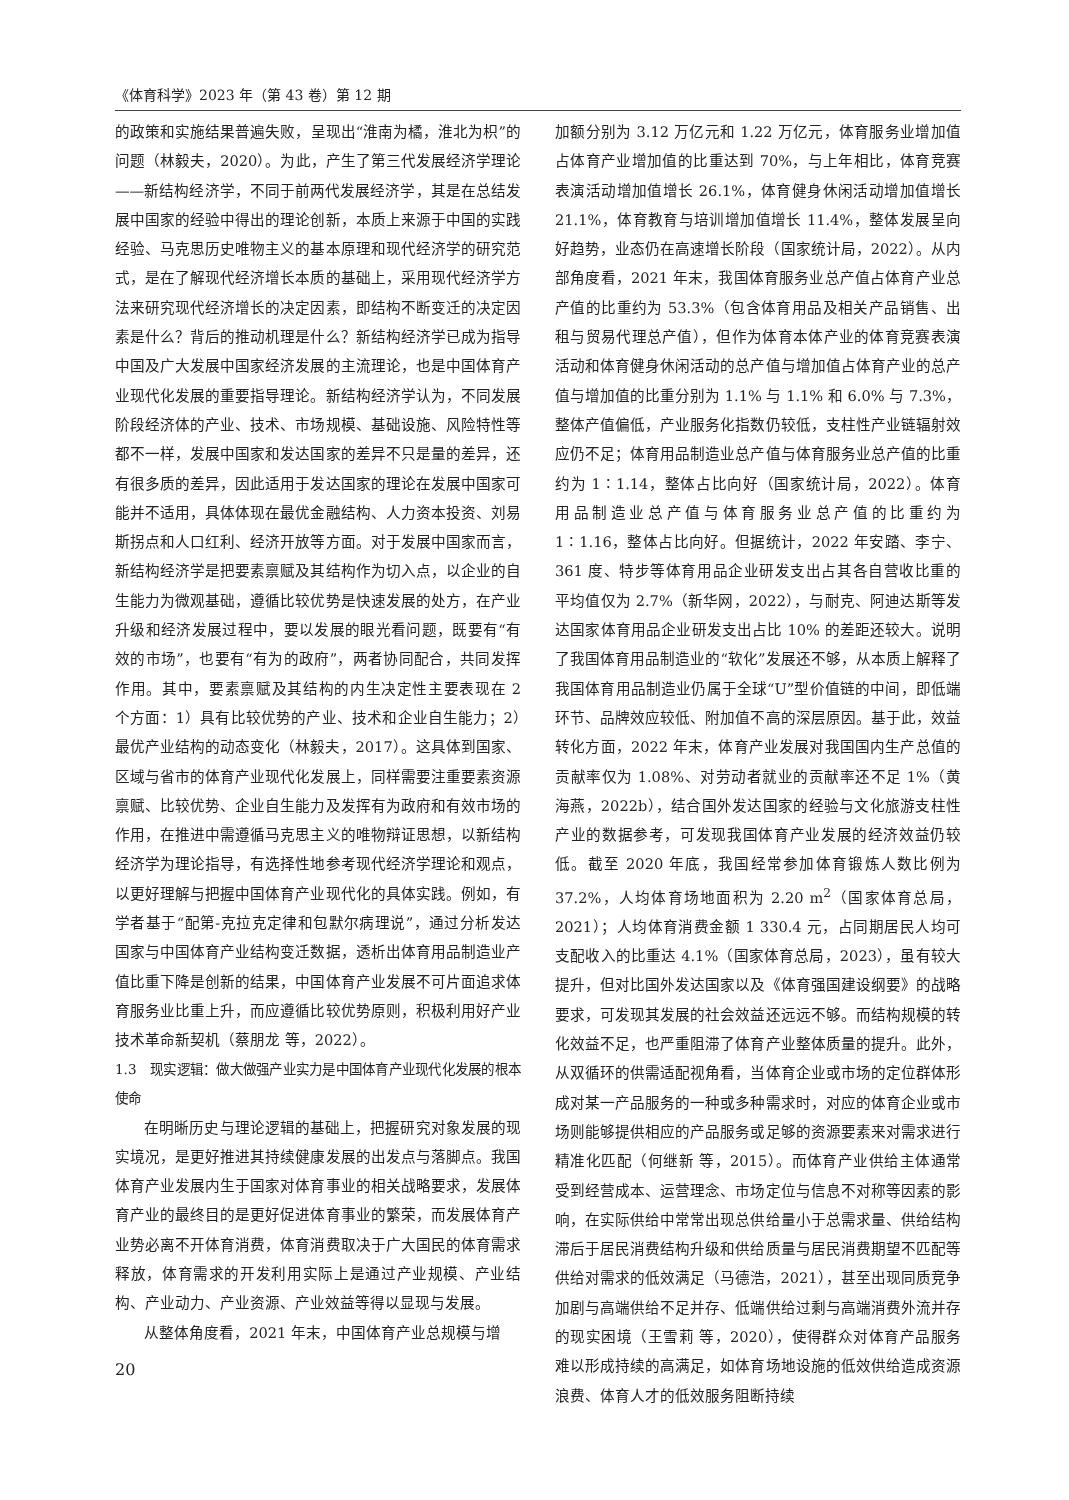《体育科学》2023 年（第 43 卷）第 12 期
的政策和实施结果普遍失败，呈现出“淮南为橘，淮北为枳”的问题（林毅夫，2020）。为此，产生了第三代发展经济学理论——新结构经济学，不同于前两代发展经济学，其是在总结发展中国家的经验中得出的理论创新，本质上来源于中国的实践经验、马克思历史唯物主义的基本原理和现代经济学的研究范式，是在了解现代经济增长本质的基础上，采用现代经济学方法来研究现代经济增长的决定因素，即结构不断变迁的决定因素是什么？背后的推动机理是什么？新结构经济学已成为指导中国及广大发展中国家经济发展的主流理论，也是中国体育产业现代化发展的重要指导理论。新结构经济学认为，不同发展阶段经济体的产业、技术、市场规模、基础设施、风险特性等都不一样，发展中国家和发达国家的差异不只是量的差异，还有很多质的差异，因此适用于发达国家的理论在发展中国家可能并不适用，具体体现在最优金融结构、人力资本投资、刘易斯拐点和人口红利、经济开放等方面。对于发展中国家而言，新结构经济学是把要素禀赋及其结构作为切入点，以企业的自生能力为微观基础，遵循比较优势是快速发展的处方，在产业升级和经济发展过程中，要以发展的眼光看问题，既要有“有效的市场”，也要有“有为的政府”，两者协同配合，共同发挥作用。其中，要素禀赋及其结构的内生决定性主要表现在 2 个方面：1）具有比较优势的产业、技术和企业自生能力；2）最优产业结构的动态变化（林毅夫，2017）。这具体到国家、区域与省市的体育产业现代化发展上，同样需要注重要素资源禀赋、比较优势、企业自生能力及发挥有为政府和有效市场的作用，在推进中需遵循马克思主义的唯物辩证思想，以新结构经济学为理论指导，有选择性地参考现代经济学理论和观点，以更好理解与把握中国体育产业现代化的具体实践。例如，有学者基于“配第-克拉克定律和包默尔病理说”，通过分析发达国家与中国体育产业结构变迁数据，透析出体育用品制造业产值比重下降是创新的结果，中国体育产业发展不可片面追求体育服务业比重上升，而应遵循比较优势原则，积极利用好产业技术革命新契机（蔡朋龙 等，2022）。
1.3　现实逻辑：做大做强产业实力是中国体育产业现代化发展的根本使命
在明晰历史与理论逻辑的基础上，把握研究对象发展的现实境况，是更好推进其持续健康发展的出发点与落脚点。我国体育产业发展内生于国家对体育事业的相关战略要求，发展体育产业的最终目的是更好促进体育事业的繁荣，而发展体育产业势必离不开体育消费，体育消费取决于广大国民的体育需求释放，体育需求的开发利用实际上是通过产业规模、产业结构、产业动力、产业资源、产业效益等得以显现与发展。
从整体角度看，2021 年末，中国体育产业总规模与增
20
加额分别为 3.12 万亿元和 1.22 万亿元，体育服务业增加值占体育产业增加值的比重达到 70%，与上年相比，体育竞赛表演活动增加值增长 26.1%，体育健身休闲活动增加值增长 21.1%，体育教育与培训增加值增长 11.4%，整体发展呈向好趋势，业态仍在高速增长阶段（国家统计局，2022）。从内部角度看，2021 年末，我国体育服务业总产值占体育产业总产值的比重约为 53.3%（包含体育用品及相关产品销售、出租与贸易代理总产值），但作为体育本体产业的体育竞赛表演活动和体育健身休闲活动的总产值与增加值占体育产业的总产值与增加值的比重分别为 1.1% 与 1.1% 和 6.0% 与 7.3%，整体产值偏低，产业服务化指数仍较低，支柱性产业链辐射效应仍不足；体育用品制造业总产值与体育服务业总产值的比重约为 1∶1.14，整体占比向好（国家统计局，2022）。体育用品制造业总产值与体育服务业总产值的比重约为 1∶1.16，整体占比向好。但据统计，2022 年安踏、李宁、361 度、特步等体育用品企业研发支出占其各自营收比重的平均值仅为 2.7%（新华网，2022），与耐克、阿迪达斯等发达国家体育用品企业研发支出占比 10% 的差距还较大。说明了我国体育用品制造业的“软化”发展还不够，从本质上解释了我国体育用品制造业仍属于全球“U”型价值链的中间，即低端环节、品牌效应较低、附加值不高的深层原因。基于此，效益转化方面，2022 年末，体育产业发展对我国国内生产总值的贡献率仅为 1.08%、对劳动者就业的贡献率还不足 1%（黄海燕，2022b），结合国外发达国家的经验与文化旅游支柱性产业的数据参考，可发现我国体育产业发展的经济效益仍较低。截至 2020 年底，我国经常参加体育锻炼人数比例为 37.2%，人均体育场地面积为 2.20 m<sup>2</sup>（国家体育总局，2021）；人均体育消费金额 1 330.4 元，占同期居民人均可支配收入的比重达 4.1%（国家体育总局，2023），虽有较大提升，但对比国外发达国家以及《体育强国建设纲要》的战略要求，可发现其发展的社会效益还远远不够。而结构规模的转化效益不足，也严重阻滞了体育产业整体质量的提升。此外，从双循环的供需适配视角看，当体育企业或市场的定位群体形成对某一产品服务的一种或多种需求时，对应的体育企业或市场则能够提供相应的产品服务或足够的资源要素来对需求进行精准化匹配（何继新 等，2015）。而体育产业供给主体通常受到经营成本、运营理念、市场定位与信息不对称等因素的影响，在实际供给中常常出现总供给量小于总需求量、供给结构滞后于居民消费结构升级和供给质量与居民消费期望不匹配等供给对需求的低效满足（马德浩，2021），甚至出现同质竞争加剧与高端供给不足并存、低端供给过剩与高端消费外流并存的现实困境（王雪莉 等，2020），使得群众对体育产品服务难以形成持续的高满足，如体育场地设施的低效供给造成资源浪费、体育人才的低效服务阻断持续